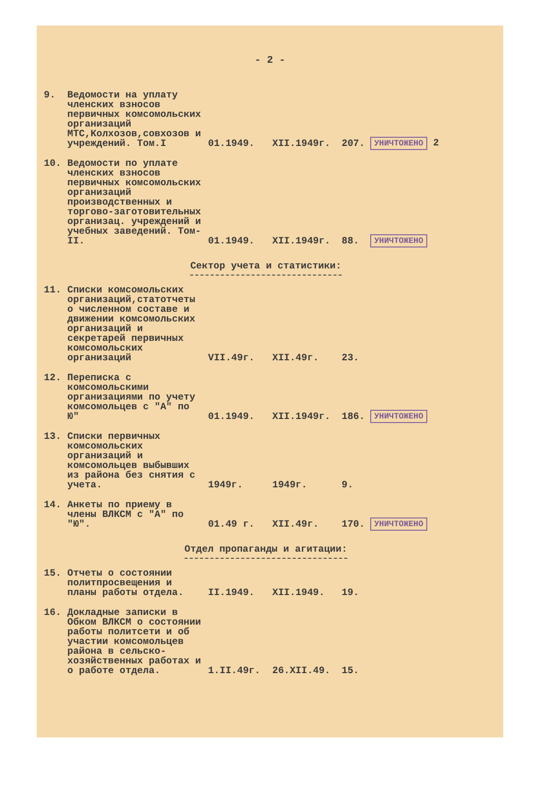- 2 -
| 9. | Ведомости на уплату членских взносов первичных комсомольских организаций МТС,Колхозов,совхозов и учреждений. Том.I | 01.1949. | XII.1949г. | 207. | УНИЧТОЖЕНО 2 |
| 10. | Ведомости по уплате членских взносов первичных комсомольских организаций производственных и торгово-заготовительных организац. учреждений и учебных заведений. Том-II. | 01.1949. | XII.1949г. | 88. | УНИЧТОЖЕНО |
| Сектор учета и статистики: | | | | | |
| 11. | Списки комсомольских организаций,статотчеты о численном составе и движении комсомольских организаций и секретарей первичных комсомольских организаций | VII.49г. | XII.49г. | 23. | |
| 12. | Переписка с комсомольскими организациями по учету комсомольцев с "А" по Ю" | 01.1949. | XII.1949г. | 186. | УНИЧТОЖЕНО |
| 13. | Списки первичных комсомольских организаций и комсомольцев выбывших из района без снятия с учета. | 1949г. | 1949г. | 9. | |
| 14. | Анкеты по приему в члены ВЛКСМ с "А" по "Ю". | 01.49 г. | XII.49г. | 170. | УНИЧТОЖЕНО |
| Отдел пропаганды и агитации: | | | | | |
| 15. | Отчеты о состоянии политпросвещения и планы работы отдела. | II.1949. | XII.1949. | 19. | |
| 16. | Докладные записки в Обком ВЛКСМ о состоянии работы политсети и об участии комсомольцев района в сельско-хозяйственных работах и о работе отдела. | 1.II.49г. | 26.XII.49. | 15. | |